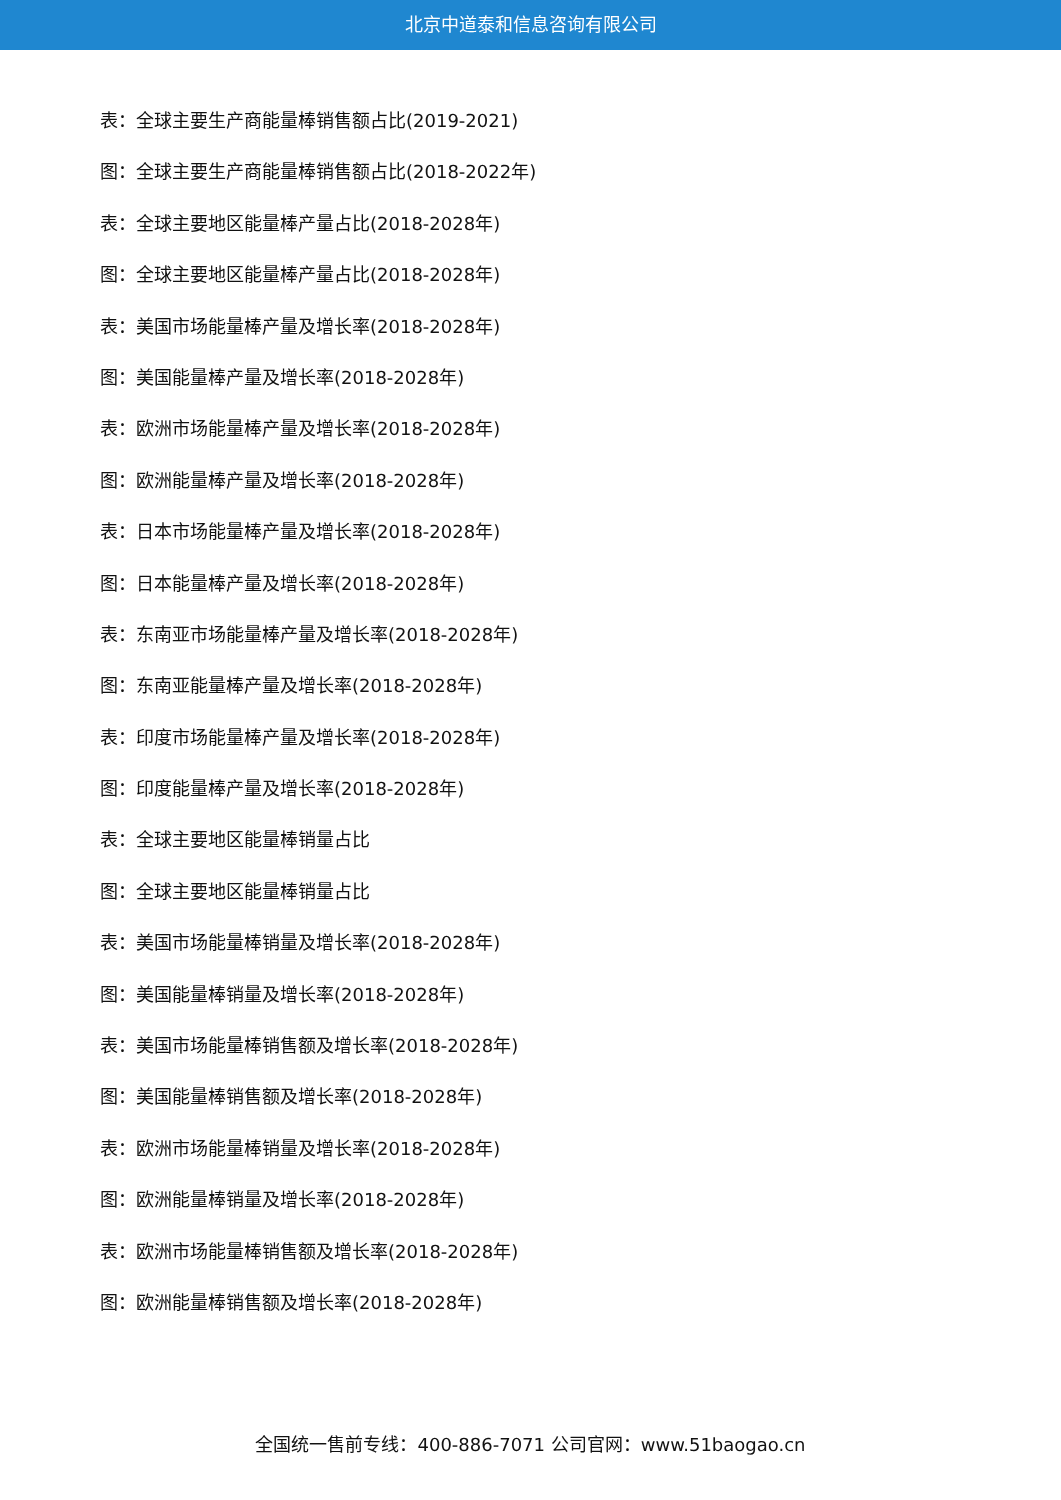北京中道泰和信息咨询有限公司
表：全球主要生产商能量棒销售额占比(2019-2021)
图：全球主要生产商能量棒销售额占比(2018-2022年)
表：全球主要地区能量棒产量占比(2018-2028年)
图：全球主要地区能量棒产量占比(2018-2028年)
表：美国市场能量棒产量及增长率(2018-2028年)
图：美国能量棒产量及增长率(2018-2028年)
表：欧洲市场能量棒产量及增长率(2018-2028年)
图：欧洲能量棒产量及增长率(2018-2028年)
表：日本市场能量棒产量及增长率(2018-2028年)
图：日本能量棒产量及增长率(2018-2028年)
表：东南亚市场能量棒产量及增长率(2018-2028年)
图：东南亚能量棒产量及增长率(2018-2028年)
表：印度市场能量棒产量及增长率(2018-2028年)
图：印度能量棒产量及增长率(2018-2028年)
表：全球主要地区能量棒销量占比
图：全球主要地区能量棒销量占比
表：美国市场能量棒销量及增长率(2018-2028年)
图：美国能量棒销量及增长率(2018-2028年)
表：美国市场能量棒销售额及增长率(2018-2028年)
图：美国能量棒销售额及增长率(2018-2028年)
表：欧洲市场能量棒销量及增长率(2018-2028年)
图：欧洲能量棒销量及增长率(2018-2028年)
表：欧洲市场能量棒销售额及增长率(2018-2028年)
图：欧洲能量棒销售额及增长率(2018-2028年)
全国统一售前专线：400-886-7071 公司官网：www.51baogao.cn